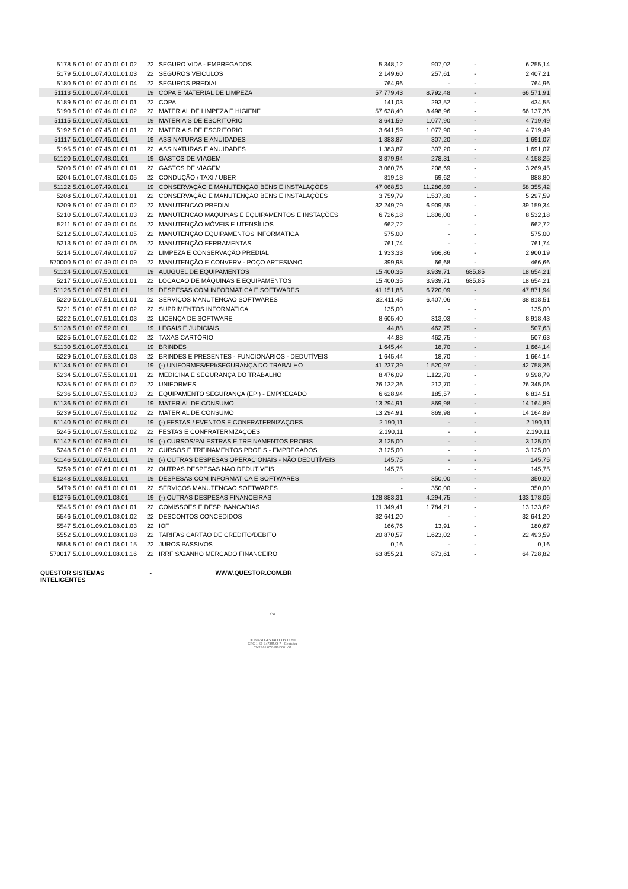| 5178 | 5.01.01.07.40.01.01.02 | 22 | SEGURO VIDA - EMPREGADOS | 5.348,12 | 907,02 | - | 6.255,14 |
| 5179 | 5.01.01.07.40.01.01.03 | 22 | SEGUROS VEICULOS | 2.149,60 | 257,61 | - | 2.407,21 |
| 5180 | 5.01.01.07.40.01.01.04 | 22 | SEGUROS PREDIAL | 764,96 | - | - | 764,96 |
| 51113 | 5.01.01.07.44.01.01 | 19 | COPA E MATERIAL DE LIMPEZA | 57.779,43 | 8.792,48 | - | 66.571,91 |
| 5189 | 5.01.01.07.44.01.01.01 | 22 | COPA | 141,03 | 293,52 | - | 434,55 |
| 5190 | 5.01.01.07.44.01.01.02 | 22 | MATERIAL DE LIMPEZA E HIGIENE | 57.638,40 | 8.498,96 | - | 66.137,36 |
| 51115 | 5.01.01.07.45.01.01 | 19 | MATERIAIS DE ESCRITORIO | 3.641,59 | 1.077,90 | - | 4.719,49 |
| 5192 | 5.01.01.07.45.01.01.01 | 22 | MATERIAIS DE ESCRITORIO | 3.641,59 | 1.077,90 | - | 4.719,49 |
| 51117 | 5.01.01.07.46.01.01 | 19 | ASSINATURAS E ANUIDADES | 1.383,87 | 307,20 | - | 1.691,07 |
| 5195 | 5.01.01.07.46.01.01.01 | 22 | ASSINATURAS E ANUIDADES | 1.383,87 | 307,20 | - | 1.691,07 |
| 51120 | 5.01.01.07.48.01.01 | 19 | GASTOS DE VIAGEM | 3.879,94 | 278,31 | - | 4.158,25 |
| 5200 | 5.01.01.07.48.01.01.01 | 22 | GASTOS DE VIAGEM | 3.060,76 | 208,69 | - | 3.269,45 |
| 5204 | 5.01.01.07.48.01.01.05 | 22 | CONDUÇÃO / TAXI / UBER | 819,18 | 69,62 | - | 888,80 |
| 51122 | 5.01.01.07.49.01.01 | 19 | CONSERVAÇÃO E MANUTENÇAO BENS E INSTALAÇÕES | 47.068,53 | 11.286,89 | - | 58.355,42 |
| 5208 | 5.01.01.07.49.01.01.01 | 22 | CONSERVAÇÃO E MANUTENÇAO BENS E INSTALAÇÕES | 3.759,79 | 1.537,80 | - | 5.297,59 |
| 5209 | 5.01.01.07.49.01.01.02 | 22 | MANUTENCAO PREDIAL | 32.249,79 | 6.909,55 | - | 39.159,34 |
| 5210 | 5.01.01.07.49.01.01.03 | 22 | MANUTENCAO MÁQUINAS E EQUIPAMENTOS E INSTAÇÕES | 6.726,18 | 1.806,00 | - | 8.532,18 |
| 5211 | 5.01.01.07.49.01.01.04 | 22 | MANUTENÇÃO MÓVEIS E UTENSÍLIOS | 662,72 | - | - | 662,72 |
| 5212 | 5.01.01.07.49.01.01.05 | 22 | MANUTENÇÃO EQUIPAMENTOS INFORMÁTICA | 575,00 | - | - | 575,00 |
| 5213 | 5.01.01.07.49.01.01.06 | 22 | MANUTENÇÃO FERRAMENTAS | 761,74 | - | - | 761,74 |
| 5214 | 5.01.01.07.49.01.01.07 | 22 | LIMPEZA E CONSERVAÇÃO PREDIAL | 1.933,33 | 966,86 | - | 2.900,19 |
| 570000 | 5.01.01.07.49.01.01.09 | 22 | MANUTENÇÃO E CONVERV - POÇO ARTESIANO | 399,98 | 66,68 | - | 466,66 |
| 51124 | 5.01.01.07.50.01.01 | 19 | ALUGUEL DE EQUIPAMENTOS | 15.400,35 | 3.939,71 | 685,85 | 18.654,21 |
| 5217 | 5.01.01.07.50.01.01.01 | 22 | LOCACAO DE MÁQUINAS E EQUIPAMENTOS | 15.400,35 | 3.939,71 | 685,85 | 18.654,21 |
| 51126 | 5.01.01.07.51.01.01 | 19 | DESPESAS COM INFORMATICA E SOFTWARES | 41.151,85 | 6.720,09 | - | 47.871,94 |
| 5220 | 5.01.01.07.51.01.01.01 | 22 | SERVIÇOS MANUTENCAO SOFTWARES | 32.411,45 | 6.407,06 | - | 38.818,51 |
| 5221 | 5.01.01.07.51.01.01.02 | 22 | SUPRIMENTOS INFORMATICA | 135,00 | - | - | 135,00 |
| 5222 | 5.01.01.07.51.01.01.03 | 22 | LICENÇA DE SOFTWARE | 8.605,40 | 313,03 | - | 8.918,43 |
| 51128 | 5.01.01.07.52.01.01 | 19 | LEGAIS E JUDICIAIS | 44,88 | 462,75 | - | 507,63 |
| 5225 | 5.01.01.07.52.01.01.02 | 22 | TAXAS CARTÓRIO | 44,88 | 462,75 | - | 507,63 |
| 51130 | 5.01.01.07.53.01.01 | 19 | BRINDES | 1.645,44 | 18,70 | - | 1.664,14 |
| 5229 | 5.01.01.07.53.01.01.03 | 22 | BRINDES E PRESENTES - FUNCIONÁRIOS - DEDUTÍVEIS | 1.645,44 | 18,70 | - | 1.664,14 |
| 51134 | 5.01.01.07.55.01.01 | 19 | (-) UNIFORMES/EPI/SEGURANÇA DO TRABALHO | 41.237,39 | 1.520,97 | - | 42.758,36 |
| 5234 | 5.01.01.07.55.01.01.01 | 22 | MEDICINA E SEGURANÇA DO TRABALHO | 8.476,09 | 1.122,70 | - | 9.598,79 |
| 5235 | 5.01.01.07.55.01.01.02 | 22 | UNIFORMES | 26.132,36 | 212,70 | - | 26.345,06 |
| 5236 | 5.01.01.07.55.01.01.03 | 22 | EQUIPAMENTO SEGURANÇA (EPI) - EMPREGADO | 6.628,94 | 185,57 | - | 6.814,51 |
| 51136 | 5.01.01.07.56.01.01 | 19 | MATERIAL DE CONSUMO | 13.294,91 | 869,98 | - | 14.164,89 |
| 5239 | 5.01.01.07.56.01.01.02 | 22 | MATERIAL DE CONSUMO | 13.294,91 | 869,98 | - | 14.164,89 |
| 51140 | 5.01.01.07.58.01.01 | 19 | (-) FESTAS / EVENTOS E CONFRATERNIZAÇOES | 2.190,11 | - | - | 2.190,11 |
| 5245 | 5.01.01.07.58.01.01.02 | 22 | FESTAS E CONFRATERNIZAÇOES | 2.190,11 | - | - | 2.190,11 |
| 51142 | 5.01.01.07.59.01.01 | 19 | (-) CURSOS/PALESTRAS E TREINAMENTOS PROFIS | 3.125,00 | - | - | 3.125,00 |
| 5248 | 5.01.01.07.59.01.01.01 | 22 | CURSOS E TREINAMENTOS PROFIS - EMPREGADOS | 3.125,00 | - | - | 3.125,00 |
| 51146 | 5.01.01.07.61.01.01 | 19 | (-) OUTRAS DESPESAS OPERACIONAIS - NÃO DEDUTÍVEIS | 145,75 | - | - | 145,75 |
| 5259 | 5.01.01.07.61.01.01.01 | 22 | OUTRAS DESPESAS NÃO DEDUTÍVEIS | 145,75 | - | - | 145,75 |
| 51248 | 5.01.01.08.51.01.01 | 19 | DESPESAS COM INFORMATICA E SOFTWARES | - | 350,00 | - | 350,00 |
| 5479 | 5.01.01.08.51.01.01.01 | 22 | SERVIÇOS MANUTENCAO SOFTWARES | - | 350,00 | - | 350,00 |
| 51276 | 5.01.01.09.01.08.01 | 19 | (-) OUTRAS DESPESAS FINANCEIRAS | 128.883,31 | 4.294,75 | - | 133.178,06 |
| 5545 | 5.01.01.09.01.08.01.01 | 22 | COMISSOES E DESP. BANCARIAS | 11.349,41 | 1.784,21 | - | 13.133,62 |
| 5546 | 5.01.01.09.01.08.01.02 | 22 | DESCONTOS CONCEDIDOS | 32.641,20 | - | - | 32.641,20 |
| 5547 | 5.01.01.09.01.08.01.03 | 22 | IOF | 166,76 | 13,91 | - | 180,67 |
| 5552 | 5.01.01.09.01.08.01.08 | 22 | TARIFAS CARTÃO DE CREDITO/DEBITO | 20.870,57 | 1.623,02 | - | 22.493,59 |
| 5558 | 5.01.01.09.01.08.01.15 | 22 | JUROS PASSIVOS | 0,16 | - | - | 0,16 |
| 570017 | 5.01.01.09.01.08.01.16 | 22 | IRRF S/GANHO MERCADO FINANCEIRO | 63.855,21 | 873,61 | - | 64.728,82 |
QUESTOR SISTEMAS INTELIGENTES - WWW.QUESTOR.COM.BR
~
DE BIASI GESTAO CONTABIL
CRC 1-SP-147385/O-7 - Contador
CNPJ 01.072.690/0001-57